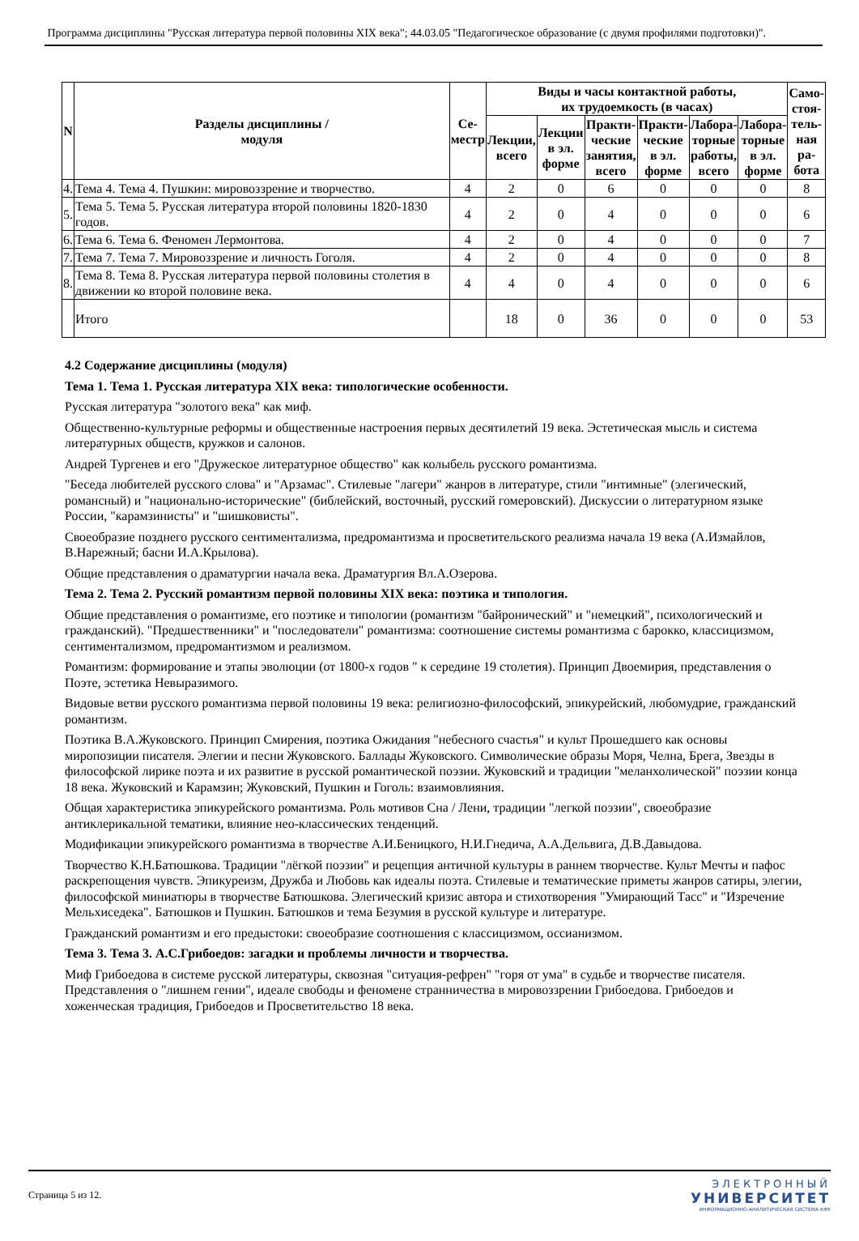Программа дисциплины "Русская литература первой половины XIX века"; 44.03.05 "Педагогическое образование (с двумя профилями подготовки)".
| N | Разделы дисциплины / модуля | Се- местр | Виды и часы контактной работы, их трудоемкость (в часах) | | | | | | Само- стоя- тель- ная ра- бота |
| --- | --- | --- | --- | --- | --- | --- | --- | --- | --- |
| | | | Лекции, всего | Лекции в эл. форме | Практи- ческие занятия, всего | Практи- ческие в эл. форме | Лабора- торные работы, всего | Лабора- торные в эл. форме | |
| 4. | Тема 4. Тема 4. Пушкин: мировоззрение и творчество. | 4 | 2 | 0 | 6 | 0 | 0 | 0 | 8 |
| 5. | Тема 5. Тема 5. Русская литература второй половины 1820-1830 годов. | 4 | 2 | 0 | 4 | 0 | 0 | 0 | 6 |
| 6. | Тема 6. Тема 6. Феномен Лермонтова. | 4 | 2 | 0 | 4 | 0 | 0 | 0 | 7 |
| 7. | Тема 7. Тема 7. Мировоззрение и личность Гоголя. | 4 | 2 | 0 | 4 | 0 | 0 | 0 | 8 |
| 8. | Тема 8. Тема 8. Русская литература первой половины столетия в движении ко второй половине века. | 4 | 4 | 0 | 4 | 0 | 0 | 0 | 6 |
| | Итого | | 18 | 0 | 36 | 0 | 0 | 0 | 53 |
4.2 Содержание дисциплины (модуля)
Тема 1. Тема 1. Русская литература XIX века: типологические особенности.
Русская литература "золотого века" как миф.
Общественно-культурные реформы и общественные настроения первых десятилетий 19 века. Эстетическая мысль и система литературных обществ, кружков и салонов.
Андрей Тургенев и его "Дружеское литературное общество" как колыбель русского романтизма.
"Беседа любителей русского слова" и "Арзамас". Стилевые "лагери" жанров в литературе, стили "интимные" (элегический, романсный) и "национально-исторические" (библейский, восточный, русский гомеровский). Дискуссии о литературном языке России, "карамзинисты" и "шишковисты".
Своеобразие позднего русского сентиментализма, предромантизма и просветительского реализма начала 19 века (А.Измайлов, В.Нарежный; басни И.А.Крылова).
Общие представления о драматургии начала века. Драматургия Вл.А.Озерова.
Тема 2. Тема 2. Русский романтизм первой половины XIX века: поэтика и типология.
Общие представления о романтизме, его поэтике и типологии (романтизм "байронический" и "немецкий", психологический и гражданский). "Предшественники" и "последователи" романтизма: соотношение системы романтизма с барокко, классицизмом, сентиментализмом, предромантизмом и реализмом.
Романтизм: формирование и этапы эволюции (от 1800-х годов " к середине 19 столетия). Принцип Двоемирия, представления о Поэте, эстетика Невыразимого.
Видовые ветви русского романтизма первой половины 19 века: религиозно-философский, эпикурейский, любомудрие, гражданский романтизм.
Поэтика В.А.Жуковского. Принцип Смирения, поэтика Ожидания "небесного счастья" и культ Прошедшего как основы миропозиции писателя. Элегии и песни Жуковского. Баллады Жуковского. Символические образы Моря, Челна, Брега, Звезды в философской лирике поэта и их развитие в русской романтической поэзии. Жуковский и традиции "меланхолической" поэзии конца 18 века. Жуковский и Карамзин; Жуковский, Пушкин и Гоголь: взаимовлияния.
Общая характеристика эпикурейского романтизма. Роль мотивов Сна / Лени, традиции "легкой поэзии", своеобразие антиклерикальной тематики, влияние нео-классических тенденций.
Модификации эпикурейского романтизма в творчестве А.И.Беницкого, Н.И.Гнедича, А.А.Дельвига, Д.В.Давыдова.
Творчество К.Н.Батюшкова. Традиции "лёгкой поэзии" и рецепция античной культуры в раннем творчестве. Культ Мечты и пафос раскрепощения чувств. Эпикуреизм, Дружба и Любовь как идеалы поэта. Стилевые и тематические приметы жанров сатиры, элегии, философской миниатюры в творчестве Батюшкова. Элегический кризис автора и стихотворения "Умирающий Тасс" и "Изречение Мельхиседека". Батюшков и Пушкин. Батюшков и тема Безумия в русской культуре и литературе.
Гражданский романтизм и его предыстоки: своеобразие соотношения с классицизмом, оссианизмом.
Тема 3. Тема 3. А.С.Грибоедов: загадки и проблемы личности и творчества.
Миф Грибоедова в системе русской литературы, сквозная "ситуация-рефрен" "горя от ума" в судьбе и творчестве писателя. Представления о "лишнем гении", идеале свободы и феномене странничества в мировоззрении Грибоедова. Грибоедов и хоженческая традиция, Грибоедов и Просветительство 18 века.
Страница 5 из 12.
ЭЛЕКТРОННЫЙ
УНИВЕРСИТЕТ
ИНФОРМАЦИОННО-АНАЛИТИЧЕСКАЯ СИСТЕМА КФУ